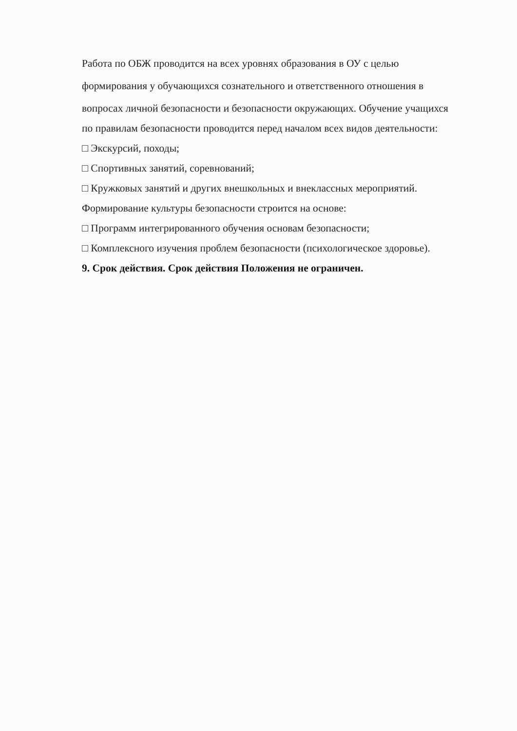Работа по ОБЖ проводится на всех уровнях образования в ОУ с целью
формирования у обучающихся сознательного и ответственного отношения в
вопросах личной безопасности и безопасности окружающих. Обучение учащихся
по правилам безопасности проводится перед началом всех видов деятельности:
□ Экскурсий, походы;
□ Спортивных занятий, соревнований;
□ Кружковых занятий и других внешкольных и внеклассных мероприятий.
Формирование культуры безопасности строится на основе:
□ Программ интегрированного обучения основам безопасности;
□ Комплексного изучения проблем безопасности (психологическое здоровье).
9. Срок действия. Срок действия Положения не ограничен.